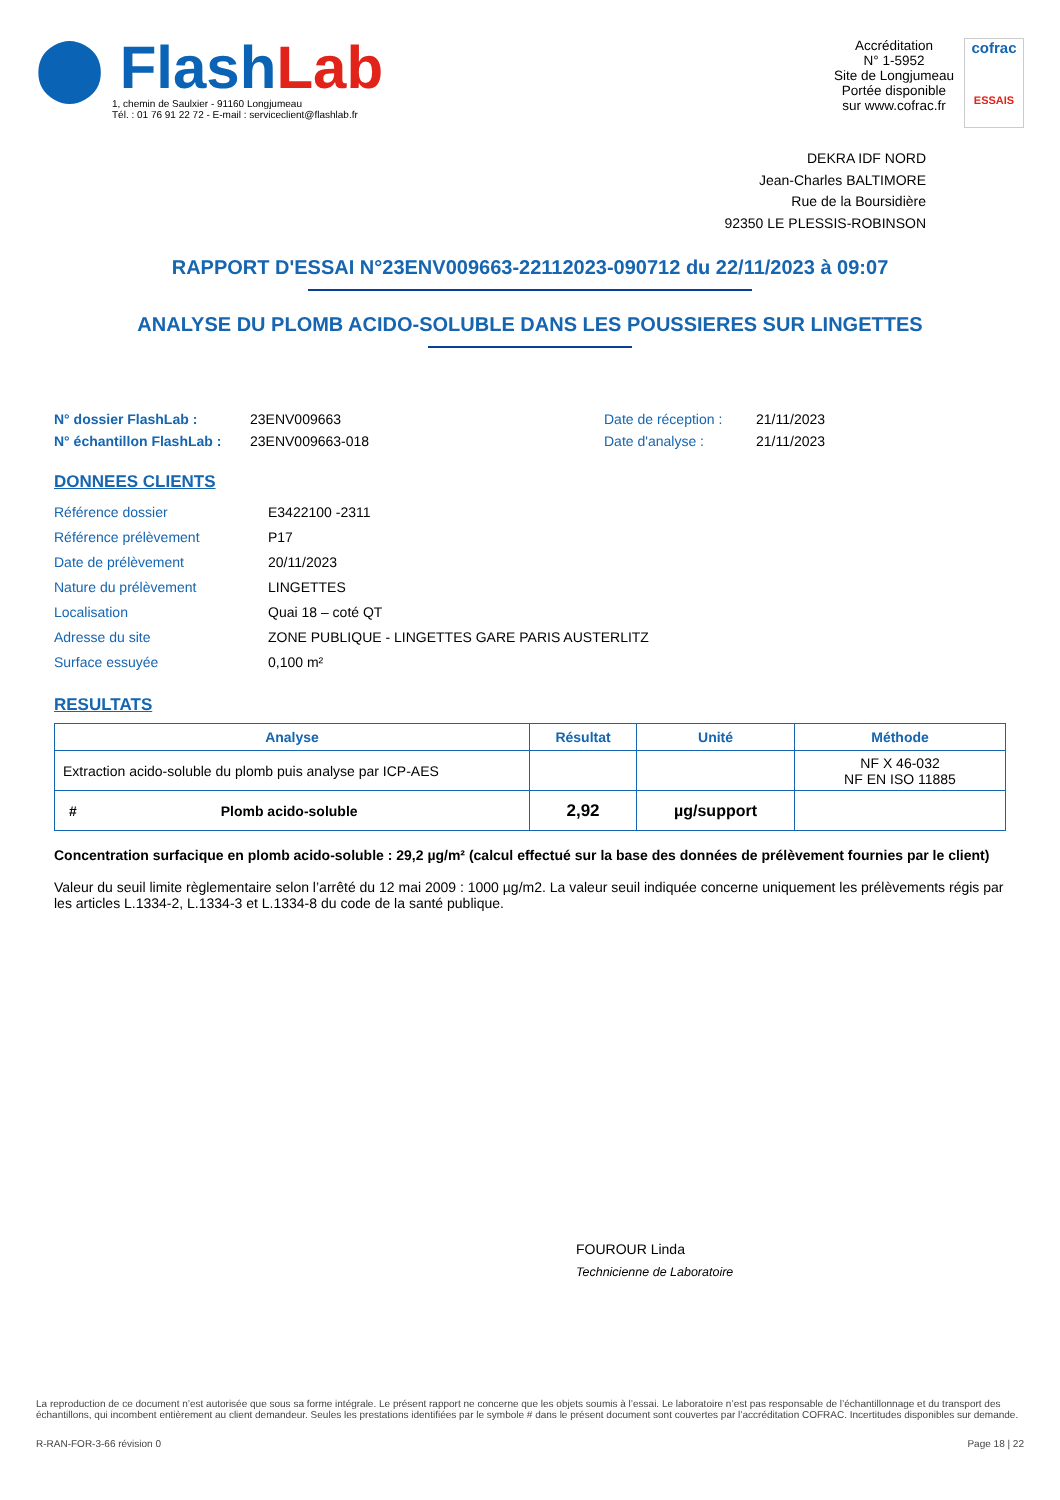⬤ FlashLab
1, chemin de Saulxier - 91160 Longjumeau
Tél. : 01 76 91 22 72 - E-mail : serviceclient@flashlab.fr
Accréditation
N° 1-5952
Site de Longjumeau
Portée disponible
sur www.cofrac.fr
cofrac
ESSAIS
DEKRA IDF NORD
Jean-Charles BALTIMORE
Rue de la Boursidière
92350 LE PLESSIS-ROBINSON
RAPPORT D'ESSAI N°23ENV009663-22112023-090712 du 22/11/2023 à 09:07
ANALYSE DU PLOMB ACIDO-SOLUBLE DANS LES POUSSIERES SUR LINGETTES
N° dossier FlashLab : 23ENV009663 Date de réception : 21/11/2023 N° échantillon FlashLab : 23ENV009663-018 Date d'analyse : 21/11/2023
DONNEES CLIENTS
Référence dossier E3422100 -2311 Référence prélèvement P17 Date de prélèvement 20/11/2023 Nature du prélèvement LINGETTES Localisation Quai 18 – coté QT Adresse du site ZONE PUBLIQUE - LINGETTES GARE PARIS AUSTERLITZ Surface essuyée 0,100 m²
RESULTATS
| Analyse | Résultat | Unité | Méthode |
| --- | --- | --- | --- |
| Extraction acido-soluble du plomb puis analyse par ICP-AES | | | NF X 46-032 NF EN ISO 11885 |
| # Plomb acido-soluble | 2,92 | µg/support | |
Concentration surfacique en plomb acido-soluble : 29,2 µg/m² (calcul effectué sur la base des données de prélèvement fournies par le client)
Valeur du seuil limite règlementaire selon l’arrêté du 12 mai 2009 : 1000 µg/m2. La valeur seuil indiquée concerne uniquement les prélèvements régis par les articles L.1334-2, L.1334-3 et L.1334-8 du code de la santé publique.
FOUROUR Linda
Technicienne de Laboratoire
La reproduction de ce document n’est autorisée que sous sa forme intégrale. Le présent rapport ne concerne que les objets soumis à l’essai. Le laboratoire n’est pas responsable de l’échantillonnage et du transport des échantillons, qui incombent entièrement au client demandeur. Seules les prestations identifiées par le symbole # dans le présent document sont couvertes par l’accréditation COFRAC. Incertitudes disponibles sur demande.
R-RAN-FOR-3-66 révision 0 Page 18 | 22